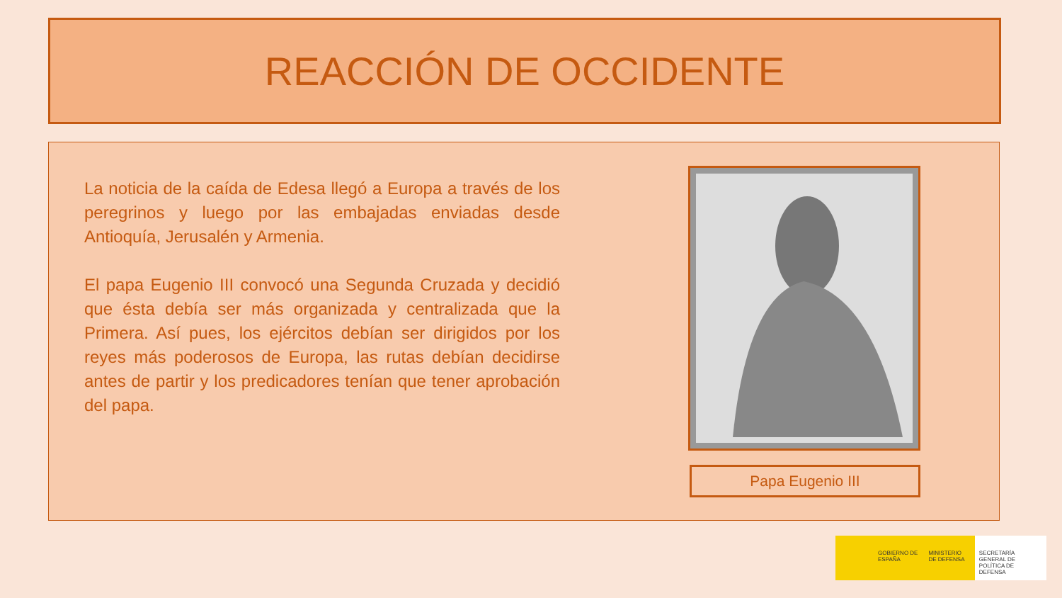REACCIÓN DE OCCIDENTE
La noticia de la caída de Edesa llegó a Europa a través de los peregrinos y luego por las embajadas enviadas desde Antioquía, Jerusalén y Armenia.
El papa Eugenio III convocó una Segunda Cruzada y decidió que ésta debía ser más organizada y centralizada que la Primera. Así pues, los ejércitos debían ser dirigidos por los reyes más poderosos de Europa, las rutas debían decidirse antes de partir y los predicadores tenían que tener aprobación del papa.
Papa Eugenio III
GOBIERNO DE ESPAÑA
MINISTERIO DE DEFENSA
SECRETARÍA GENERAL DE POLÍTICA DE DEFENSA